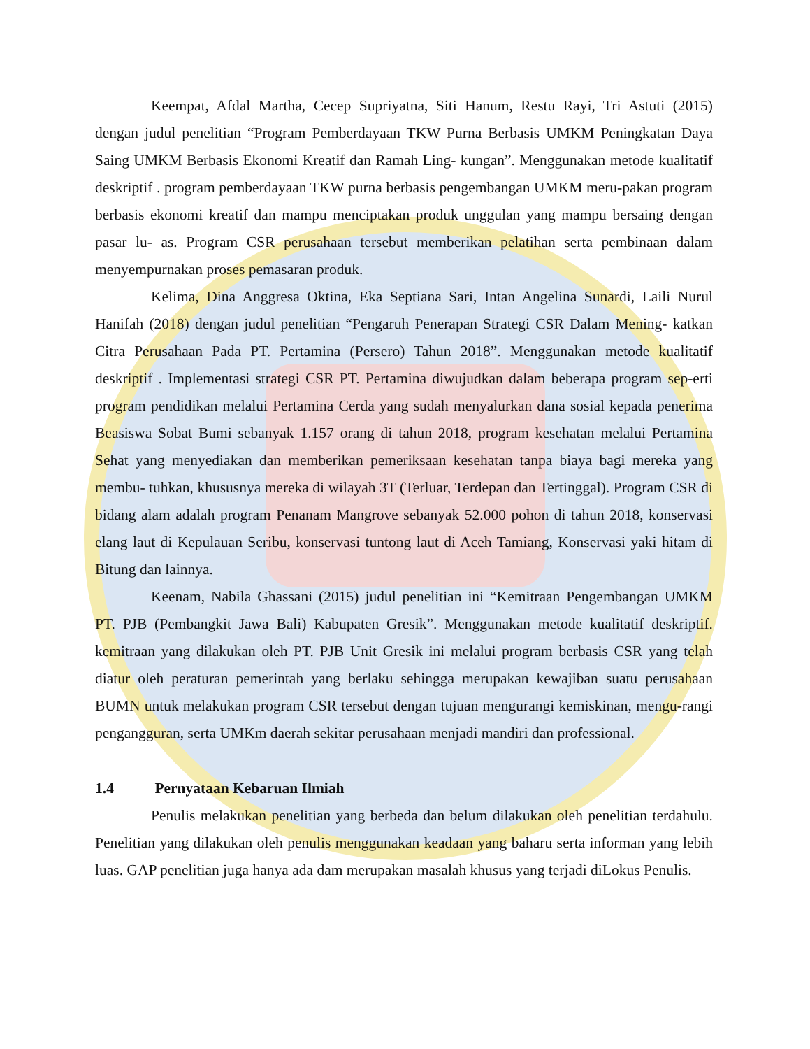Keempat, Afdal Martha, Cecep Supriyatna, Siti Hanum, Restu Rayi, Tri Astuti (2015) dengan judul penelitian “Program Pemberdayaan TKW Purna Berbasis UMKM Peningkatan Daya Saing UMKM Berbasis Ekonomi Kreatif dan Ramah Ling- kungan”. Menggunakan metode kualitatif deskriptif . program pemberdayaan TKW purna berbasis pengembangan UMKM meru-pakan program berbasis ekonomi kreatif dan mampu menciptakan produk unggulan yang mampu bersaing dengan pasar lu- as. Program CSR perusahaan tersebut memberikan pelatihan serta pembinaan dalam menyempurnakan proses pemasaran produk.
Kelima, Dina Anggresa Oktina, Eka Septiana Sari, Intan Angelina Sunardi, Laili Nurul Hanifah (2018) dengan judul penelitian “Pengaruh Penerapan Strategi CSR Dalam Mening- katkan Citra Perusahaan Pada PT. Pertamina (Persero) Tahun 2018”. Menggunakan metode kualitatif deskriptif . Implementasi strategi CSR PT. Pertamina diwujudkan dalam beberapa program sep-erti program pendidikan melalui Pertamina Cerda yang sudah menyalurkan dana sosial kepada penerima Beasiswa Sobat Bumi sebanyak 1.157 orang di tahun 2018, program kesehatan melalui Pertamina Sehat yang menyediakan dan memberikan pemeriksaan kesehatan tanpa biaya bagi mereka yang membu- tuhkan, khususnya mereka di wilayah 3T (Terluar, Terdepan dan Tertinggal). Program CSR di bidang alam adalah program Penanam Mangrove sebanyak 52.000 pohon di tahun 2018, konservasi elang laut di Kepulauan Seribu, konservasi tuntong laut di Aceh Tamiang, Konservasi yaki hitam di Bitung dan lainnya.
Keenam, Nabila Ghassani (2015) judul penelitian ini “Kemitraan Pengembangan UMKM PT. PJB (Pembangkit Jawa Bali) Kabupaten Gresik”. Menggunakan metode kualitatif deskriptif. kemitraan yang dilakukan oleh PT. PJB Unit Gresik ini melalui program berbasis CSR yang telah diatur oleh peraturan pemerintah yang berlaku sehingga merupakan kewajiban suatu perusahaan BUMN untuk melakukan program CSR tersebut dengan tujuan mengurangi kemiskinan, mengu-rangi pengangguran, serta UMKm daerah sekitar perusahaan menjadi mandiri dan professional.
1.4 Pernyataan Kebaruan Ilmiah
Penulis melakukan penelitian yang berbeda dan belum dilakukan oleh penelitian terdahulu. Penelitian yang dilakukan oleh penulis menggunakan keadaan yang baharu serta informan yang lebih luas. GAP penelitian juga hanya ada dam merupakan masalah khusus yang terjadi diLokus Penulis.